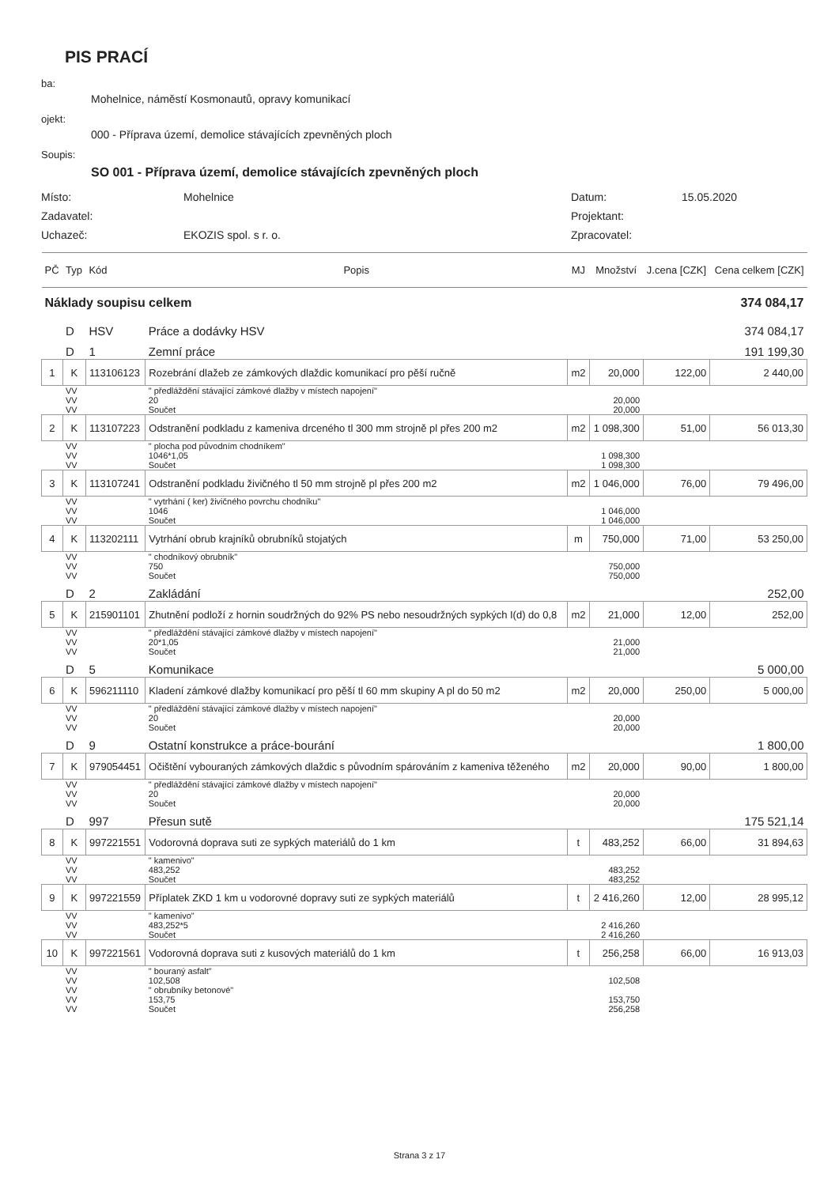PIS PRACÍ
ba:
Mohelnice, náměstí Kosmonautů, opravy komunikací
ojekt:
000 - Příprava území, demolice stávajících zpevněných ploch
Soupis:
SO 001 - Příprava území, demolice stávajících zpevněných ploch
Místo:
Mohelnice
Datum:
15.05.2020
Zadavatel:
Projektant:
Uchazeč:
EKOZIS spol. s r. o.
Zpracovatel:
| PČ | Typ | Kód | Popis | MJ | Množství | J.cena [CZK] | Cena celkem [CZK] |
| Náklady soupisu celkem | | | | | | | 374 084,17 |
| | D | HSV | Práce a dodávky HSV | | | | 374 084,17 |
| | D | 1 | Zemní práce | | | | 191 199,30 |
| 1 | K | 113106123 | Rozebrání dlažeb ze zámkových dlaždic komunikací pro pěší ručně | m2 | 20,000 | 122,00 | 2 440,00 |
| | VV | | " předláždění stávající zámkové dlažby v místech napojení" | | | | |
| | VV | | 20 | | 20,000 | | |
| | VV | | Součet | | 20,000 | | |
| 2 | K | 113107223 | Odstranění podkladu z kameniva drceného tl 300 mm strojně pl přes 200 m2 | m2 | 1 098,300 | 51,00 | 56 013,30 |
| | VV | | " plocha pod původním chodníkem" | | | | |
| | VV | | 1046*1,05 | | 1 098,300 | | |
| | VV | | Součet | | 1 098,300 | | |
| 3 | K | 113107241 | Odstranění podkladu živičného tl 50 mm strojně pl přes 200 m2 | m2 | 1 046,000 | 76,00 | 79 496,00 |
| | VV | | " vytrhání ( ker) živičného povrchu chodníku" | | | | |
| | VV | | 1046 | | 1 046,000 | | |
| | VV | | Součet | | 1 046,000 | | |
| 4 | K | 113202111 | Vytrhání obrub krajníků obrubníků stojatých | m | 750,000 | 71,00 | 53 250,00 |
| | VV | | " chodníkový obrubník" | | | | |
| | VV | | 750 | | 750,000 | | |
| | VV | | Součet | | 750,000 | | |
| | D | 2 | Zakládání | | | | 252,00 |
| 5 | K | 215901101 | Zhutnění podloží z hornin soudržných do 92% PS nebo nesoudržných sypkých I(d) do 0,8 | m2 | 21,000 | 12,00 | 252,00 |
| | VV | | " předláždění stávající zámkové dlažby v místech napojení" | | | | |
| | VV | | 20*1,05 | | 21,000 | | |
| | VV | | Součet | | 21,000 | | |
| | D | 5 | Komunikace | | | | 5 000,00 |
| 6 | K | 596211110 | Kladení zámkové dlažby komunikací pro pěší tl 60 mm skupiny A pl do 50 m2 | m2 | 20,000 | 250,00 | 5 000,00 |
| | VV | | " předláždění stávající zámkové dlažby v místech napojení" | | | | |
| | VV | | 20 | | 20,000 | | |
| | VV | | Součet | | 20,000 | | |
| | D | 9 | Ostatní konstrukce a práce-bourání | | | | 1 800,00 |
| 7 | K | 979054451 | Očištění vybouraných zámkových dlaždic s původním spárováním z kameniva těženého | m2 | 20,000 | 90,00 | 1 800,00 |
| | VV | | " předláždění stávající zámkové dlažby v místech napojení" | | | | |
| | VV | | 20 | | 20,000 | | |
| | VV | | Součet | | 20,000 | | |
| | D | 997 | Přesun sutě | | | | 175 521,14 |
| 8 | K | 997221551 | Vodorovná doprava suti ze sypkých materiálů do 1 km | t | 483,252 | 66,00 | 31 894,63 |
| | VV | | " kamenivo" | | | | |
| | VV | | 483,252 | | 483,252 | | |
| | VV | | Součet | | 483,252 | | |
| 9 | K | 997221559 | Příplatek ZKD 1 km u vodorovné dopravy suti ze sypkých materiálů | t | 2 416,260 | 12,00 | 28 995,12 |
| | VV | | " kamenivo" | | | | |
| | VV | | 483,252*5 | | 2 416,260 | | |
| | VV | | Součet | | 2 416,260 | | |
| 10 | K | 997221561 | Vodorovná doprava suti z kusových materiálů do 1 km | t | 256,258 | 66,00 | 16 913,03 |
| | VV | | " bouraný asfalt" | | | | |
| | VV | | 102,508 | | 102,508 | | |
| | VV | | " obrubníky betonové" | | | | |
| | VV | | 153,75 | | 153,750 | | |
| | VV | | Součet | | 256,258 | | |
Strana 3 z 17